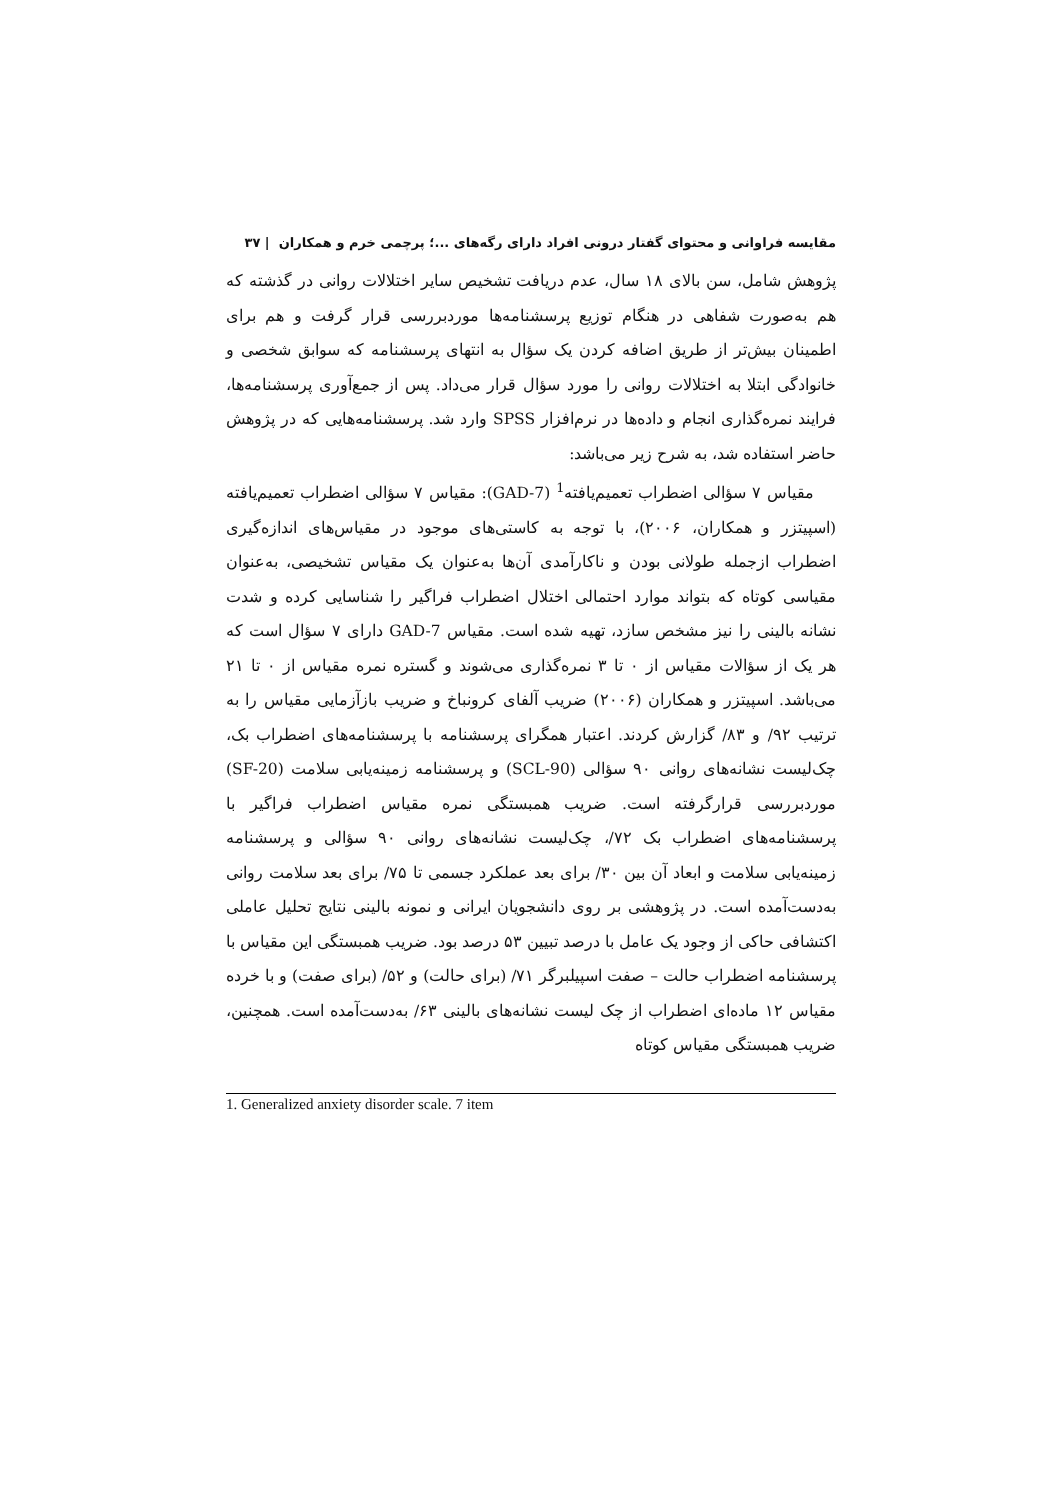مقایسه فراوانی و محتوای گفتار درونی افراد دارای رگه‌های ...؛ پرچمی خرم و همکاران | ۳۷
پژوهش شامل، سن بالای ۱۸ سال، عدم دریافت تشخیص سایر اختلالات روانی در گذشته که هم به‌صورت شفاهی در هنگام توزیع پرسشنامه‌ها موردبررسی قرار گرفت و هم برای اطمینان بیش‌تر از طریق اضافه کردن یک سؤال به انتهای پرسشنامه که سوابق شخصی و خانوادگی ابتلا به اختلالات روانی را مورد سؤال قرار می‌داد. پس از جمع‌آوری پرسشنامه‌ها، فرایند نمره‌گذاری انجام و داده‌ها در نرم‌افزار SPSS وارد شد. پرسشنامه‌هایی که در پژوهش حاضر استفاده شد، به شرح زیر می‌باشد:
مقیاس ۷ سؤالی اضطراب تعمیم‌یافته<sup>1</sup> (GAD-7): مقیاس ۷ سؤالی اضطراب تعمیم‌یافته (اسپیتزر و همکاران، ۲۰۰۶)، با توجه به کاستی‌های موجود در مقیاس‌های اندازه‌گیری اضطراب ازجمله طولانی بودن و ناکارآمدی آن‌ها به‌عنوان یک مقیاس تشخیصی، به‌عنوان مقیاسی کوتاه که بتواند موارد احتمالی اختلال اضطراب فراگیر را شناسایی کرده و شدت نشانه بالینی را نیز مشخص سازد، تهیه شده است. مقیاس GAD-7 دارای ۷ سؤال است که هر یک از سؤالات مقیاس از ۰ تا ۳ نمره‌گذاری می‌شوند و گستره نمره مقیاس از ۰ تا ۲۱ می‌باشد. اسپیتزر و همکاران (۲۰۰۶) ضریب آلفای کرونباخ و ضریب بازآزمایی مقیاس را به ترتیب ۹۲/ و ۸۳/ گزارش کردند. اعتبار همگرای پرسشنامه با پرسشنامه‌های اضطراب بک، چک‌لیست نشانه‌های روانی ۹۰ سؤالی (SCL-90) و پرسشنامه زمینه‌یابی سلامت (SF-20) موردبررسی قرارگرفته است. ضریب همبستگی نمره مقیاس اضطراب فراگیر با پرسشنامه‌های اضطراب بک ۷۲/، چک‌لیست نشانه‌های روانی ۹۰ سؤالی و پرسشنامه زمینه‌یابی سلامت و ابعاد آن بین ۳۰/ برای بعد عملکرد جسمی تا ۷۵/ برای بعد سلامت روانی به‌دست‌آمده است. در پژوهشی بر روی دانشجویان ایرانی و نمونه بالینی نتایج تحلیل عاملی اکتشافی حاکی از وجود یک عامل با درصد تبیین ۵۳ درصد بود. ضریب همبستگی این مقیاس با پرسشنامه اضطراب حالت – صفت اسپیلبرگر ۷۱/ (برای حالت) و ۵۲/ (برای صفت) و با خرده مقیاس ۱۲ ماده‌ای اضطراب از چک لیست نشانه‌های بالینی ۶۳/ به‌دست‌آمده است. همچنین، ضریب همبستگی مقیاس کوتاه
1. Generalized anxiety disorder scale. 7 item